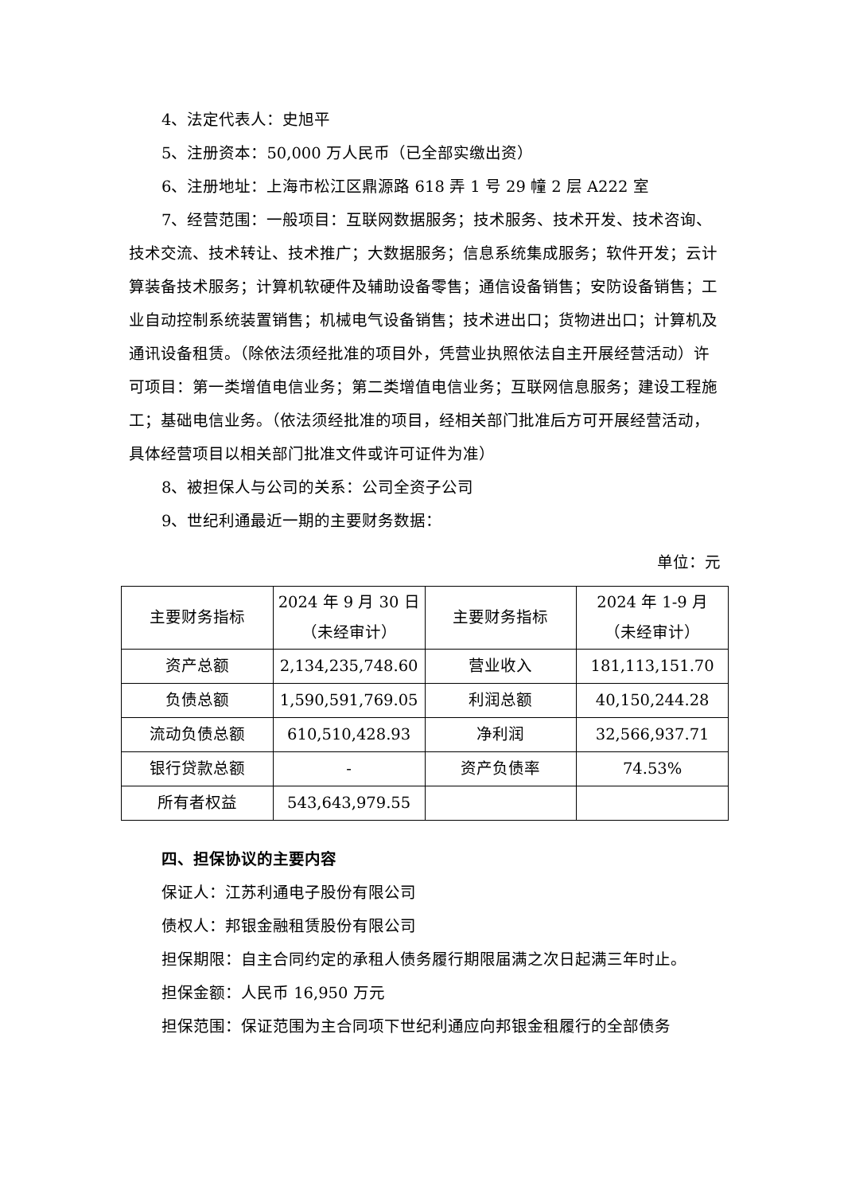4、法定代表人：史旭平
5、注册资本：50,000 万人民币（已全部实缴出资）
6、注册地址：上海市松江区鼎源路 618 弄 1 号 29 幢 2 层 A222 室
7、经营范围：一般项目：互联网数据服务；技术服务、技术开发、技术咨询、技术交流、技术转让、技术推广；大数据服务；信息系统集成服务；软件开发；云计算装备技术服务；计算机软硬件及辅助设备零售；通信设备销售；安防设备销售；工业自动控制系统装置销售；机械电气设备销售；技术进出口；货物进出口；计算机及通讯设备租赁。（除依法须经批准的项目外，凭营业执照依法自主开展经营活动）许可项目：第一类增值电信业务；第二类增值电信业务；互联网信息服务；建设工程施工；基础电信业务。（依法须经批准的项目，经相关部门批准后方可开展经营活动，具体经营项目以相关部门批准文件或许可证件为准）
8、被担保人与公司的关系：公司全资子公司
9、世纪利通最近一期的主要财务数据：
单位：元
| 主要财务指标 | 2024 年 9 月 30 日 （未经审计） | 主要财务指标 | 2024 年 1-9 月 （未经审计） |
| 资产总额 | 2,134,235,748.60 | 营业收入 | 181,113,151.70 |
| 负债总额 | 1,590,591,769.05 | 利润总额 | 40,150,244.28 |
| 流动负债总额 | 610,510,428.93 | 净利润 | 32,566,937.71 |
| 银行贷款总额 | - | 资产负债率 | 74.53% |
| 所有者权益 | 543,643,979.55 | | |
四、担保协议的主要内容
保证人：江苏利通电子股份有限公司
债权人：邦银金融租赁股份有限公司
担保期限：自主合同约定的承租人债务履行期限届满之次日起满三年时止。
担保金额：人民币 16,950 万元
担保范围：保证范围为主合同项下世纪利通应向邦银金租履行的全部债务